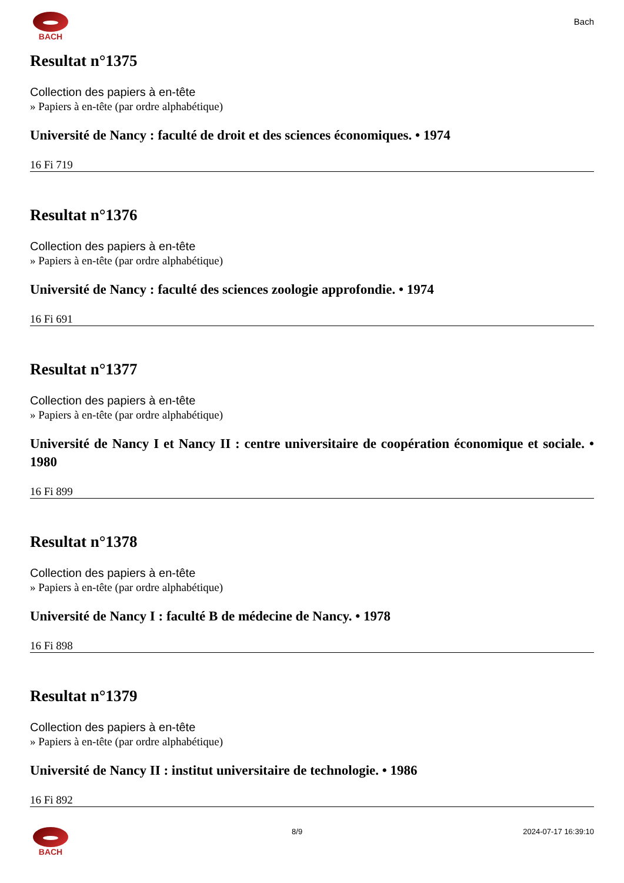BACH
Bach
Resultat n°1375
Collection des papiers à en-tête
» Papiers à en-tête (par ordre alphabétique)
Université de Nancy : faculté de droit et des sciences économiques. • 1974
16 Fi 719
Resultat n°1376
Collection des papiers à en-tête
» Papiers à en-tête (par ordre alphabétique)
Université de Nancy : faculté des sciences zoologie approfondie. • 1974
16 Fi 691
Resultat n°1377
Collection des papiers à en-tête
» Papiers à en-tête (par ordre alphabétique)
Université de Nancy I et Nancy II : centre universitaire de coopération économique et sociale. • 1980
16 Fi 899
Resultat n°1378
Collection des papiers à en-tête
» Papiers à en-tête (par ordre alphabétique)
Université de Nancy I : faculté B de médecine de Nancy. • 1978
16 Fi 898
Resultat n°1379
Collection des papiers à en-tête
» Papiers à en-tête (par ordre alphabétique)
Université de Nancy II : institut universitaire de technologie. • 1986
16 Fi 892
BACH 8/9 2024-07-17 16:39:10